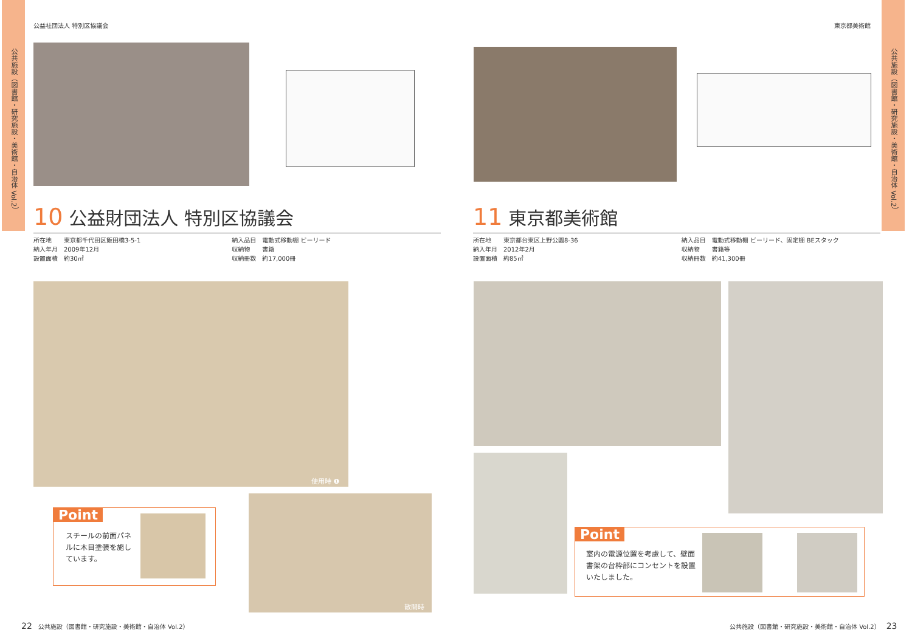公共施設（図書館・研究施設・美術館・自治体 Vol.2）
公共施設（図書館・研究施設・美術館・自治体 Vol.2）
公益社団法人 特別区協議会
10 公益財団法人 特別区協議会
所在地　　東京都千代田区飯田橋3-5-1
納入年月　2009年12月
設置面積　約30㎡
納入品目　電動式移動棚 ビーリード
収納物　　書籍
収納冊数　約17,000冊
使用時 ❶
Point
スチールの前面パネルに木目塗装を施しています。
散開時
22　公共施設（図書館・研究施設・美術館・自治体 Vol.2）
東京都美術館
11 東京都美術館
所在地　　東京都台東区上野公園8-36
納入年月　2012年2月
設置面積　約85㎡
納入品目　電動式移動棚 ビーリード、固定棚 BEスタック
収納物　　書籍等
収納冊数　約41,300冊
Point
室内の電源位置を考慮して、壁面書架の台枠部にコンセントを設置いたしました。
公共施設（図書館・研究施設・美術館・自治体 Vol.2）　23